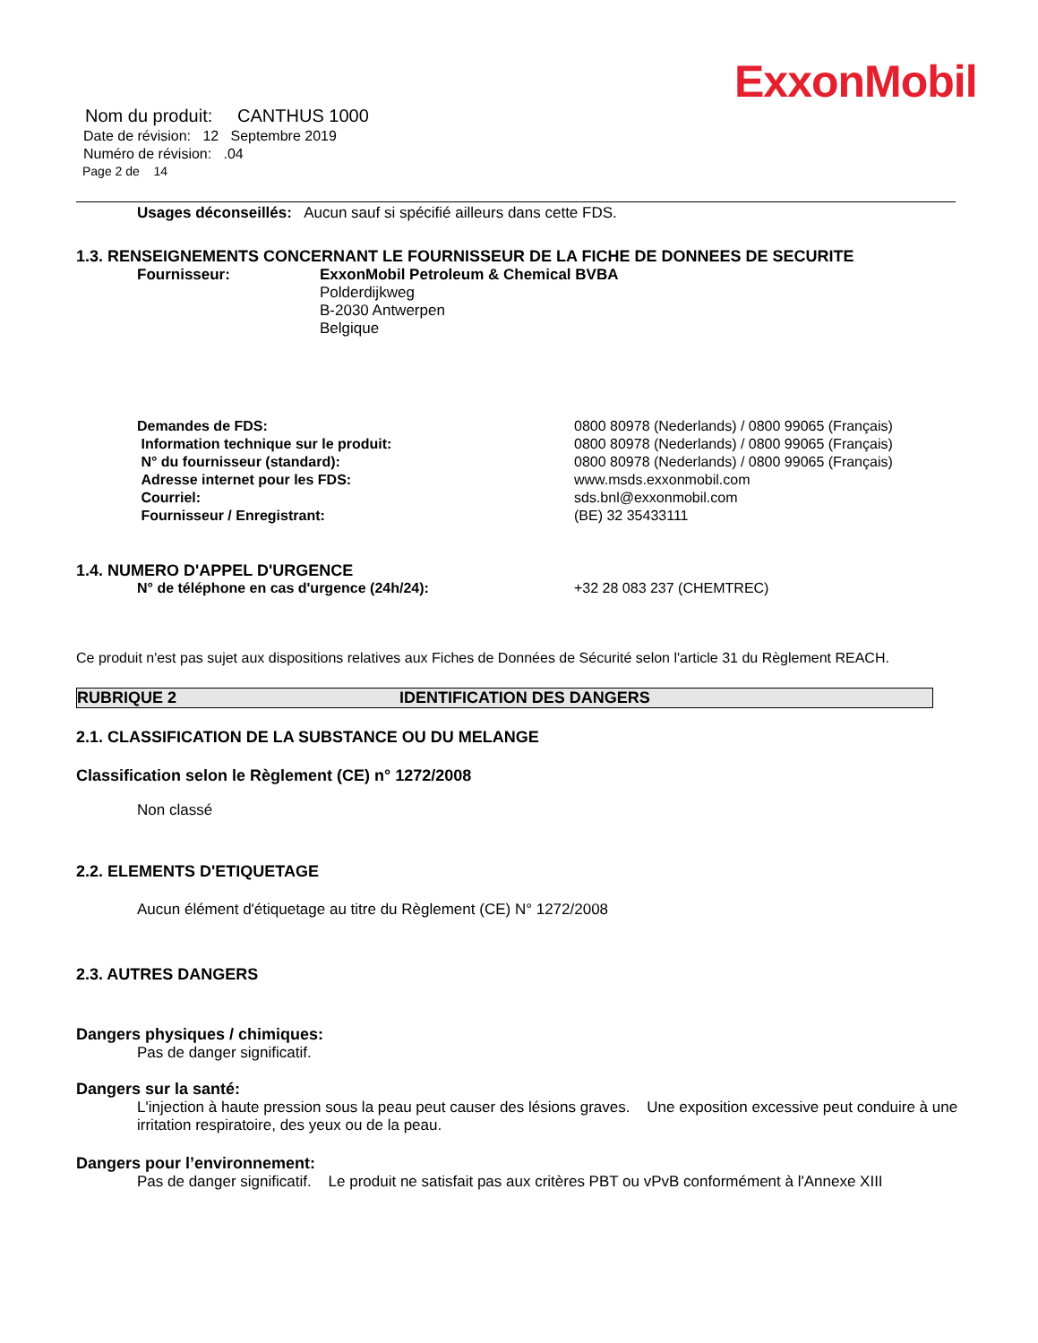ExxonMobil
Nom du produit: CANTHUS 1000
Date de révision: 12 Septembre 2019
Numéro de révision: .04
Page 2 de 14
Usages déconseillés: Aucun sauf si spécifié ailleurs dans cette FDS.
1.3. RENSEIGNEMENTS CONCERNANT LE FOURNISSEUR DE LA FICHE DE DONNEES DE SECURITE
| Fournisseur: | ExxonMobil Petroleum & Chemical BVBA Polderdijkweg B-2030 Antwerpen Belgique |
| Demandes de FDS: | 0800 80978 (Nederlands) / 0800 99065 (Français) |
| Information technique sur le produit: | 0800 80978 (Nederlands) / 0800 99065 (Français) |
| N° du fournisseur (standard): | 0800 80978 (Nederlands) / 0800 99065 (Français) |
| Adresse internet pour les FDS: | www.msds.exxonmobil.com |
| Courriel: | sds.bnl@exxonmobil.com |
| Fournisseur / Enregistrant: | (BE) 32 35433111 |
1.4. NUMERO D'APPEL D'URGENCE
| N° de téléphone en cas d'urgence (24h/24): | +32 28 083 237 (CHEMTREC) |
Ce produit n'est pas sujet aux dispositions relatives aux Fiches de Données de Sécurité selon l'article 31 du Règlement REACH.
RUBRIQUE 2 IDENTIFICATION DES DANGERS
2.1. CLASSIFICATION DE LA SUBSTANCE OU DU MELANGE
Classification selon le Règlement (CE) n° 1272/2008
Non classé
2.2. ELEMENTS D'ETIQUETAGE
Aucun élément d'étiquetage au titre du Règlement (CE) N° 1272/2008
2.3. AUTRES DANGERS
Dangers physiques / chimiques:
Pas de danger significatif.
Dangers sur la santé:
L'injection à haute pression sous la peau peut causer des lésions graves. Une exposition excessive peut conduire à une irritation respiratoire, des yeux ou de la peau.
Dangers pour l’environnement:
Pas de danger significatif. Le produit ne satisfait pas aux critères PBT ou vPvB conformément à l'Annexe XIII